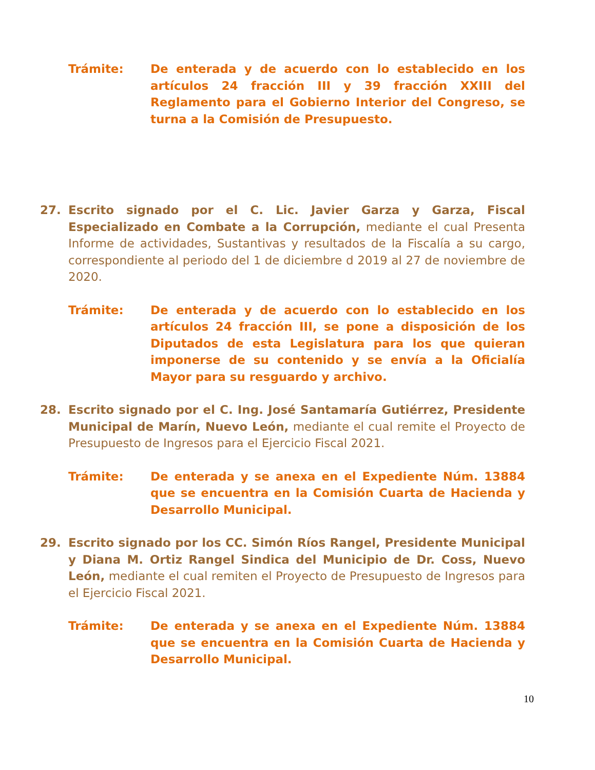Trámite: De enterada y de acuerdo con lo establecido en los artículos 24 fracción III y 39 fracción XXIII del Reglamento para el Gobierno Interior del Congreso, se turna a la Comisión de Presupuesto.
27. Escrito signado por el C. Lic. Javier Garza y Garza, Fiscal Especializado en Combate a la Corrupción, mediante el cual Presenta Informe de actividades, Sustantivas y resultados de la Fiscalía a su cargo, correspondiente al periodo del 1 de diciembre d 2019 al 27 de noviembre de 2020.
Trámite: De enterada y de acuerdo con lo establecido en los artículos 24 fracción III, se pone a disposición de los Diputados de esta Legislatura para los que quieran imponerse de su contenido y se envía a la Oficialía Mayor para su resguardo y archivo.
28. Escrito signado por el C. Ing. José Santamaría Gutiérrez, Presidente Municipal de Marín, Nuevo León, mediante el cual remite el Proyecto de Presupuesto de Ingresos para el Ejercicio Fiscal 2021.
Trámite: De enterada y se anexa en el Expediente Núm. 13884 que se encuentra en la Comisión Cuarta de Hacienda y Desarrollo Municipal.
29. Escrito signado por los CC. Simón Ríos Rangel, Presidente Municipal y Diana M. Ortiz Rangel Sindica del Municipio de Dr. Coss, Nuevo León, mediante el cual remiten el Proyecto de Presupuesto de Ingresos para el Ejercicio Fiscal 2021.
Trámite: De enterada y se anexa en el Expediente Núm. 13884 que se encuentra en la Comisión Cuarta de Hacienda y Desarrollo Municipal.
10